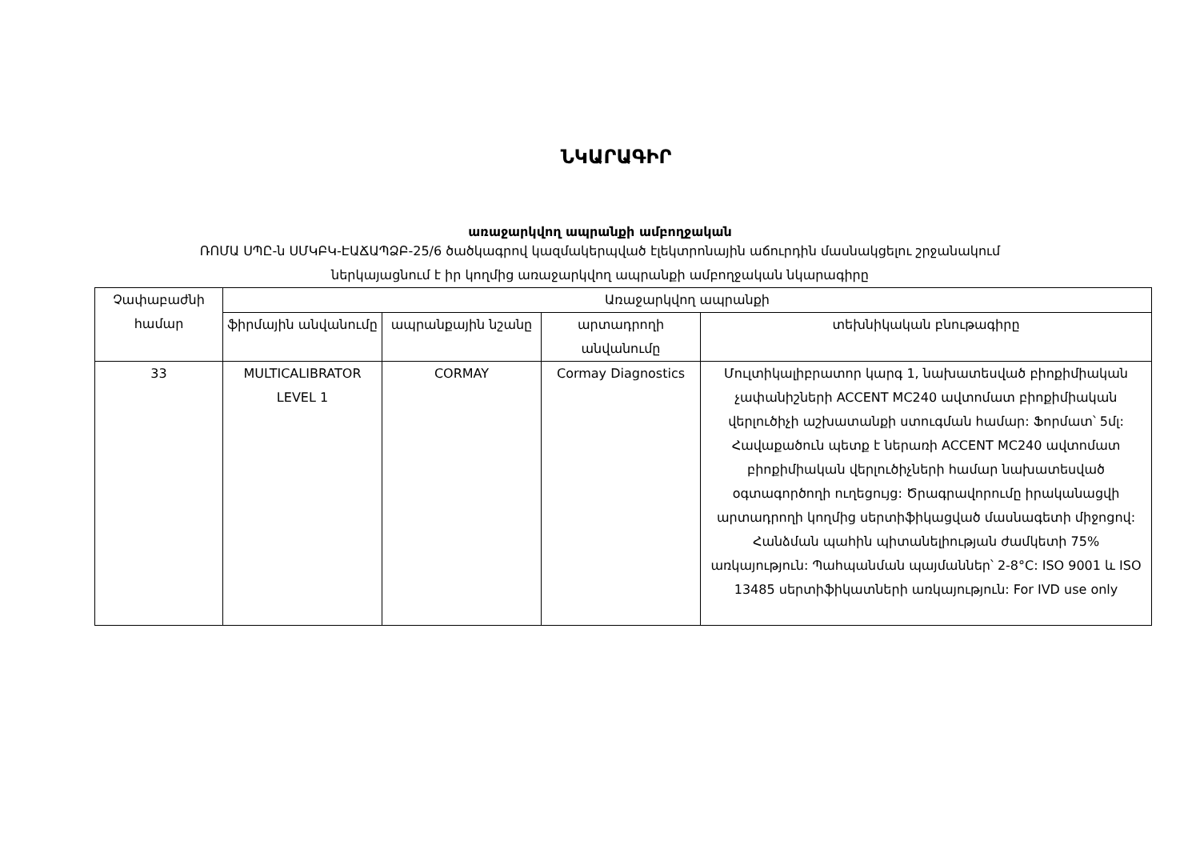ՆԿԱՐԱԳԻՐ
առաջարկվող ապրանքի ամբողջական
ՌՈՄԱ ՍՊԸ-ն ՍՄԿԲԿ-ԷԱՃԱՊՁԲ-25/6 ծածկագրով կազմակերպված էլեկտրոնային աճուրդին մասնակցելու շրջանակում
ներկայացնում է իր կողմից առաջարկվող ապրանքի ամբողջական նկարագիրը
| Չափաբաժնի համար | Առաջարկվող ապրանքի | | | |
| --- | --- | --- | --- | --- |
| | ֆիրմային անվանումը | ապրանքային նշանը | արտադրողի անվանումը | տեխնիկական բնութագիրը |
| 33 | MULTICALIBRATOR LEVEL 1 | CORMAY | Cormay Diagnostics | Մուլտիկալիբրատոր կարգ 1, նախատեսված բիոքիմիական չափանիշների ACCENT MC240 ավտոմատ բիոքիմիական վերլուծիչի աշխատանքի ստուգման համար: Ֆորմատ՝ 5մլ: Հավաքածուն պետք է ներառի ACCENT MC240 ավտոմատ բիոքիմիական վերլուծիչների համար նախատեսված օգտագործողի ուղեցույց: Ծրագրավորումը իրականացվի արտադրողի կողմից սերտիֆիկացված մասնագետի միջոցով: Հանձման պահին պիտանելիության ժամկետի 75% առկայություն: Պահպանման պայմաններ՝ 2-8°C: ISO 9001 և ISO 13485 սերտիֆիկատների առկայություն: For IVD use only |